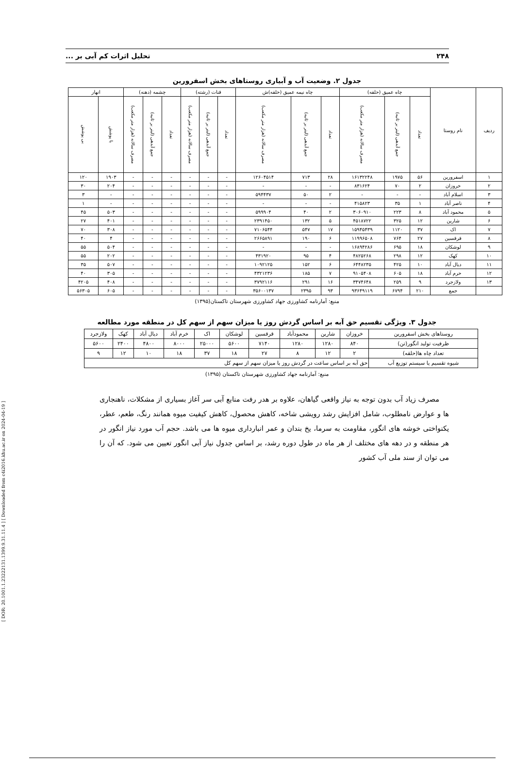[ DOR: 20.1001.1.23222131.1399.9.31.11.4 ] [ Downloaded from c4i2016.khu.ac.ir on 2024-04-19 ]
۲۴۸ تحلیل اثرات کم آبی بر ...
جدول ۲. وضعیت آب و آبیاری روستاهای بخش اسفرورین
| ردیف | نام روستا | چاه عمیق (حلقه) | | | چاه نیمه عمیق (حلقه)ش | | | قنات (رشته) | | | چشمه (دهنه) | | | انهار | |
| --- | --- | --- | --- | --- | --- | --- | --- | --- | --- | --- | --- | --- | --- | --- | --- |
| | | تعداد | جمع آبدهی (لیتر بر ثانیه) | مصرف سالانه (هزار متر مکعب) | تعداد | جمع آبدهی (لیتر بر ثانیه) | مصرف سالانه (هزار متر مکعب) | تعداد | جمع آبدهی (لیتر بر ثانیه) | مصرف سالانه (هزار متر مکعب) | تعداد | جمع آبدهی (لیتر بر ثانیه) | مصرف سالانه (هزار متر مکعب) | با پوشش | بی پوشش |
| ۱ | اسفرورین | ۵۶ | ۱۹۷۵ | ۱۶۱۳۲۲۴۸ | ۲۸ | ۷۱۳ | ۱۲۶۰۴۵۱۴ | - | - | - | - | - | - | ۱۹۰۳ | ۱۲۰ |
| ۲ | خروزان | ۲ | ۷۰ | ۸۳۱۶۲۴ | - | - | - | - | - | - | - | - | - | ۲۰۴ | ۳۰ |
| ۳ | اسلام آباد | - | - | - | ۲ | ۵۰ | ۵۹۴۴۳۷ | - | - | - | - | - | - | - | ۳ |
| ۴ | ناصر آباد | ۱ | ۳۵ | ۴۱۵۸۲۳ | - | - | - | - | - | - | - | - | - | - | ۱ |
| ۵ | محمود آباد | ۸ | ۲۲۳ | ۳۰۶۰۹۱۰ | ۲ | ۴۰ | ۵۹۹۹۰۴ | - | - | - | - | - | - | ۵۰۳ | ۴۵ |
| ۶ | شارین | ۱۲ | ۳۲۵ | ۴۵۱۸۷۲۲ | ۵ | ۱۳۲ | ۲۳۹۱۴۵۰ | - | - | - | - | - | - | ۴۰۱ | ۲۷ |
| ۷ | اک | ۳۷ | ۱۱۲۰ | ۱۵۹۴۵۴۳۹ | ۱۷ | ۵۴۷ | ۷۱۰۶۵۴۴ | - | - | - | - | - | - | ۳۰۸ | ۷۰ |
| ۸ | قرقسین | ۲۷ | ۷۶۴ | ۱۱۹۹۶۵۰۸ | ۶ | ۱۹۰ | ۲۶۶۵۸۹۱ | - | - | - | - | - | - | ۴ | ۴۰ |
| ۹ | لوشکان | ۱۸ | ۶۹۵ | ۱۶۸۹۴۲۸۶ | - | - | - | - | - | - | - | - | - | ۵۰۴ | ۵۵ |
| ۱۰ | کهک | ۱۲ | ۲۹۸ | ۴۸۲۵۲۶۸ | ۴ | ۹۵ | ۴۳۱۹۲۰ | - | - | - | - | - | - | ۲۰۲ | ۵۵ |
| ۱۱ | دیال آباد | ۱۰ | ۴۲۵ | ۶۴۴۸۲۳۵ | ۶ | ۱۵۲ | ۱۰۹۲۱۲۵ | - | - | - | - | - | - | ۵۰۷ | ۳۵ |
| ۱۲ | خرم آباد | ۱۸ | ۶۰۵ | ۹۱۰۵۴۰۸ | ۷ | ۱۸۵ | ۴۳۲۱۲۳۶ | - | - | - | - | - | - | ۳۰۵ | ۴۰ |
| ۱۳ | ولازجرد | ۹ | ۲۵۹ | ۳۴۷۴۶۴۸ | ۱۶ | ۲۹۱ | ۳۷۹۲۱۱۶ | - | - | - | - | - | - | ۴۰۸ | ۴۲۰۵ |
| | جمع | ۲۱۰ | ۶۷۹۴ | ۹۳۶۴۹۱۱۹ | ۹۳ | ۲۳۹۵ | ۳۵۶۰۰۱۳۷ | - | - | - | - | - | - | ۶۰۵ | ۵۶۳۰۵ |
منبع: آمارنامه کشاورزی جهاد کشاورزی شهرستان تاکستان(۱۳۹۵)
جدول ۳. ویژگی تقسیم حق آبه بر اساس گردش روز یا میزان سهم از سهم کل در منطقه مورد مطالعه
| روستاهای بخش اسفرورین | خروزان | شارین | محمودآباد | قرقسین | لوشکان | اک | خرم آباد | دیال آباد | کهک | ولازجرد |
| ظرفیت تولید انگور(تن) | ۸۴۰ | ۱۲۸۰ | ۱۲۸۰ | ۷۱۴۰ | ۵۶۰۰ | ۲۵۰۰۰ | ۸۰۰۰ | ۴۸۰۰ | ۲۴۰۰ | ۵۶۰۰ |
| تعداد چاه ها(حلقه) | ۲ | ۱۲ | ۸ | ۲۷ | ۱۸ | ۳۷ | ۱۸ | ۱۰ | ۱۲ | ۹ |
| شیوه تقسیم یا سیستم توزیع آب | حق آبه بر اساس ساعت در گردش روز یا میزان سهم از سهم کل | | | | | | | | | |
منبع: آمارنامه جهاد کشاورزی شهرستان تاکستان (۱۳۹۵)
مصرف زیاد آب بدون توجه به نیاز واقعی گیاهان، علاوه بر هدر رفت منابع آبی سر آغاز بسیاری از مشکلات، ناهنجاری ها و عوارض نامطلوب، شامل افزایش رشد رویشی شاخه، کاهش محصول، کاهش کیفیت میوه همانند رنگ، طعم، عطر، یکنواختی خوشه های انگور، مقاومت به سرما، یخ بندان و عمر انبارداری میوه ها می باشد. حجم آب مورد نیاز انگور در هر منطقه و در دهه های مختلف از هر ماه در طول دوره رشد، بر اساس جدول نیاز آبی انگور تعیین می شود. که آن را می توان از سند ملی آب کشور